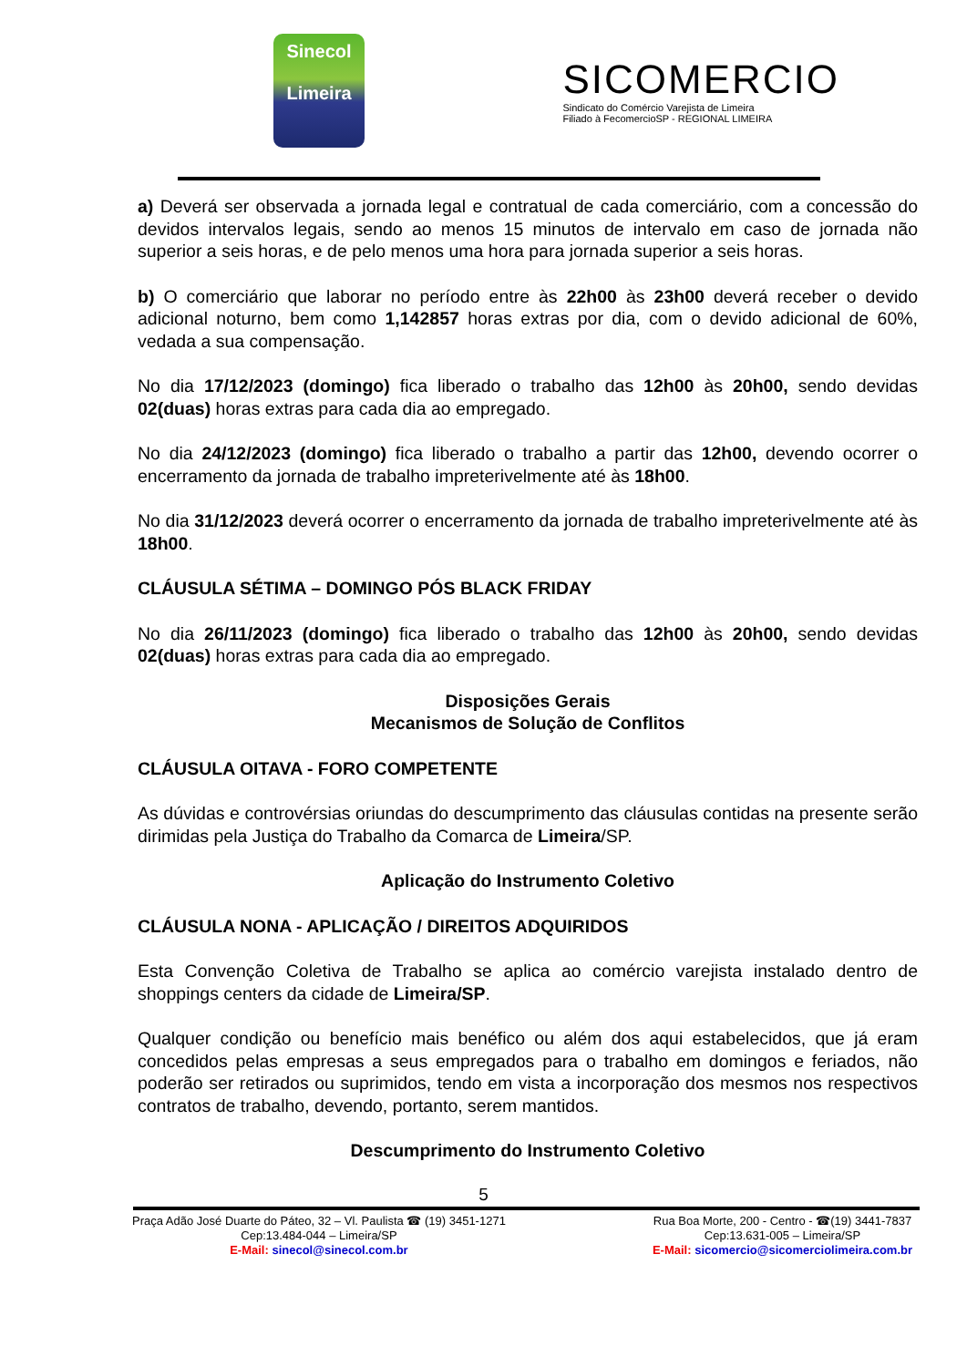Sinecol
Limeira
SICOMERCIO
Sindicato do Comércio Varejista de Limeira
Filiado à FecomercioSP - REGIONAL LIMEIRA
a) Deverá ser observada a jornada legal e contratual de cada comerciário, com a concessão do devidos intervalos legais, sendo ao menos 15 minutos de intervalo em caso de jornada não superior a seis horas, e de pelo menos uma hora para jornada superior a seis horas.
b) O comerciário que laborar no período entre às 22h00 às 23h00 deverá receber o devido adicional noturno, bem como 1,142857 horas extras por dia, com o devido adicional de 60%, vedada a sua compensação.
No dia 17/12/2023 (domingo) fica liberado o trabalho das 12h00 às 20h00, sendo devidas 02(duas) horas extras para cada dia ao empregado.
No dia 24/12/2023 (domingo) fica liberado o trabalho a partir das 12h00, devendo ocorrer o encerramento da jornada de trabalho impreterivelmente até às 18h00.
No dia 31/12/2023 deverá ocorrer o encerramento da jornada de trabalho impreterivelmente até às 18h00.
CLÁUSULA SÉTIMA – DOMINGO PÓS BLACK FRIDAY
No dia 26/11/2023 (domingo) fica liberado o trabalho das 12h00 às 20h00, sendo devidas 02(duas) horas extras para cada dia ao empregado.
Disposições Gerais
Mecanismos de Solução de Conflitos
CLÁUSULA OITAVA - FORO COMPETENTE
As dúvidas e controvérsias oriundas do descumprimento das cláusulas contidas na presente serão dirimidas pela Justiça do Trabalho da Comarca de Limeira/SP.
Aplicação do Instrumento Coletivo
CLÁUSULA NONA - APLICAÇÃO / DIREITOS ADQUIRIDOS
Esta Convenção Coletiva de Trabalho se aplica ao comércio varejista instalado dentro de shoppings centers da cidade de Limeira/SP.
Qualquer condição ou benefício mais benéfico ou além dos aqui estabelecidos, que já eram concedidos pelas empresas a seus empregados para o trabalho em domingos e feriados, não poderão ser retirados ou suprimidos, tendo em vista a incorporação dos mesmos nos respectivos contratos de trabalho, devendo, portanto, serem mantidos.
Descumprimento do Instrumento Coletivo
5
Praça Adão José Duarte do Páteo, 32 – Vl. Paulista ☎ (19) 3451-1271
Cep:13.484-044 – Limeira/SP
E-Mail: sinecol@sinecol.com.br
Rua Boa Morte, 200 - Centro - ☎(19) 3441-7837
Cep:13.631-005 – Limeira/SP
E-Mail: sicomercio@sicomerciolimeira.com.br